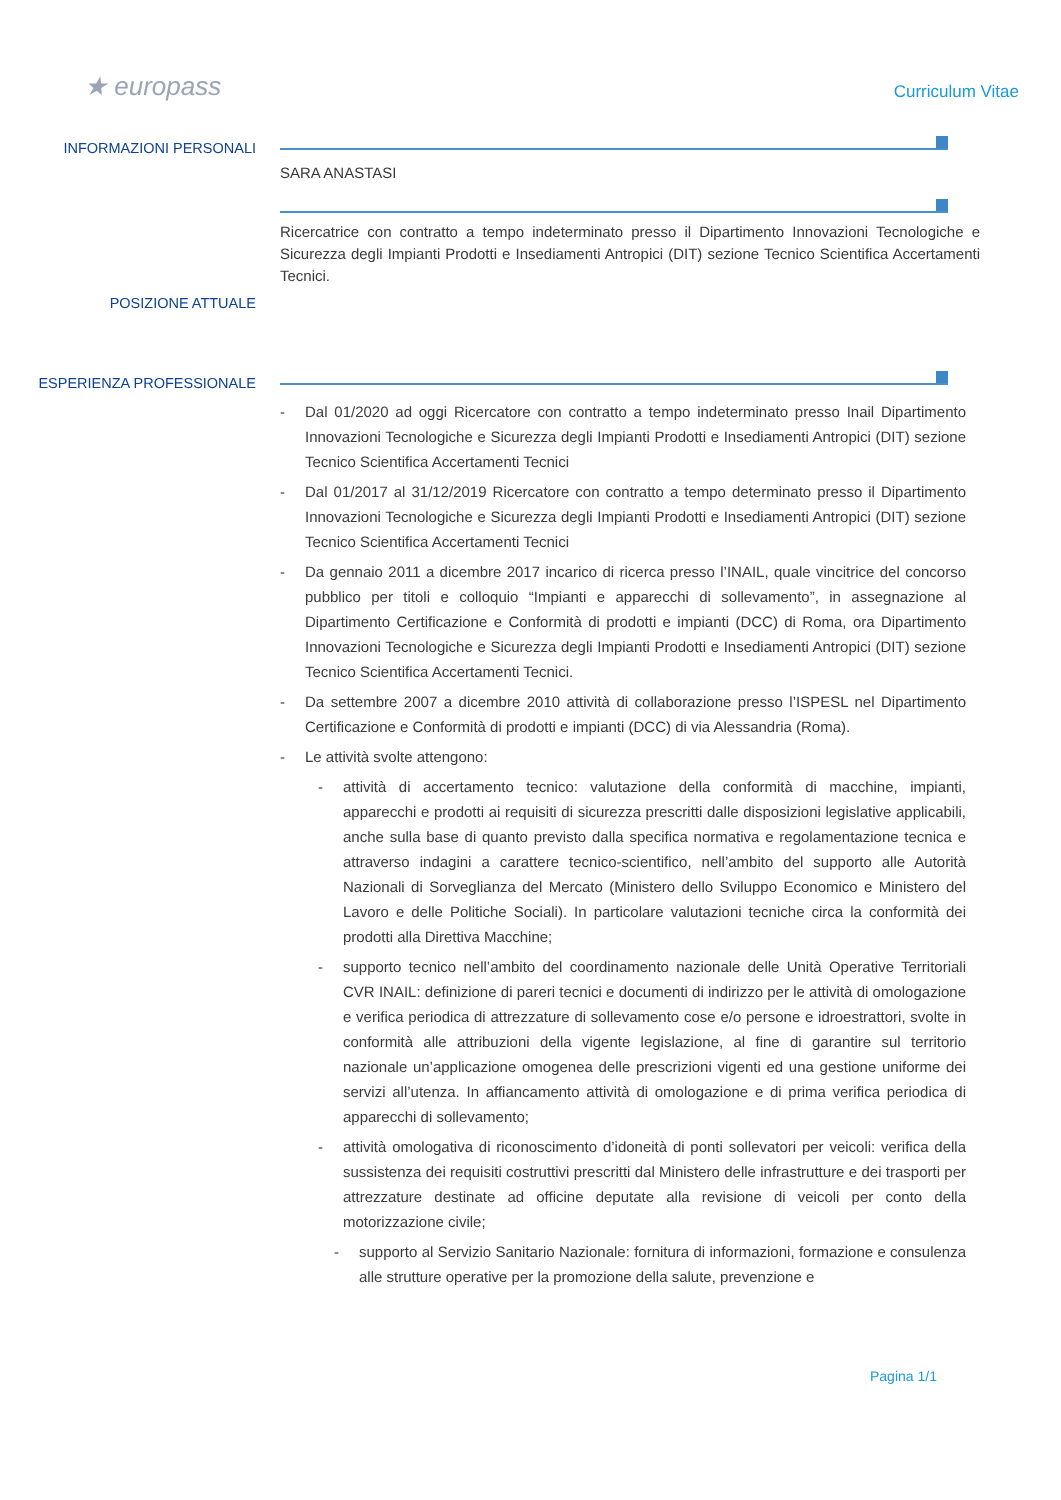★ europass
Curriculum Vitae
INFORMAZIONI PERSONALI
SARA ANASTASI
POSIZIONE ATTUALE
Ricercatrice con contratto a tempo indeterminato presso il Dipartimento Innovazioni Tecnologiche e Sicurezza degli Impianti Prodotti e Insediamenti Antropici (DIT) sezione Tecnico Scientifica Accertamenti Tecnici.
ESPERIENZA PROFESSIONALE
- Dal 01/2020 ad oggi Ricercatore con contratto a tempo indeterminato presso Inail Dipartimento Innovazioni Tecnologiche e Sicurezza degli Impianti Prodotti e Insediamenti Antropici (DIT) sezione Tecnico Scientifica Accertamenti Tecnici
- Dal 01/2017 al 31/12/2019 Ricercatore con contratto a tempo determinato presso il Dipartimento Innovazioni Tecnologiche e Sicurezza degli Impianti Prodotti e Insediamenti Antropici (DIT) sezione Tecnico Scientifica Accertamenti Tecnici
- Da gennaio 2011 a dicembre 2017 incarico di ricerca presso l’INAIL, quale vincitrice del concorso pubblico per titoli e colloquio “Impianti e apparecchi di sollevamento”, in assegnazione al Dipartimento Certificazione e Conformità di prodotti e impianti (DCC) di Roma, ora Dipartimento Innovazioni Tecnologiche e Sicurezza degli Impianti Prodotti e Insediamenti Antropici (DIT) sezione Tecnico Scientifica Accertamenti Tecnici.
- Da settembre 2007 a dicembre 2010 attività di collaborazione presso l’ISPESL nel Dipartimento Certificazione e Conformità di prodotti e impianti (DCC) di via Alessandria (Roma).
- Le attività svolte attengono:
- attività di accertamento tecnico: valutazione della conformità di macchine, impianti, apparecchi e prodotti ai requisiti di sicurezza prescritti dalle disposizioni legislative applicabili, anche sulla base di quanto previsto dalla specifica normativa e regolamentazione tecnica e attraverso indagini a carattere tecnico-scientifico, nell’ambito del supporto alle Autorità Nazionali di Sorveglianza del Mercato (Ministero dello Sviluppo Economico e Ministero del Lavoro e delle Politiche Sociali). In particolare valutazioni tecniche circa la conformità dei prodotti alla Direttiva Macchine;
- supporto tecnico nell’ambito del coordinamento nazionale delle Unità Operative Territoriali CVR INAIL: definizione di pareri tecnici e documenti di indirizzo per le attività di omologazione e verifica periodica di attrezzature di sollevamento cose e/o persone e idroestrattori, svolte in conformità alle attribuzioni della vigente legislazione, al fine di garantire sul territorio nazionale un’applicazione omogenea delle prescrizioni vigenti ed una gestione uniforme dei servizi all’utenza. In affiancamento attività di omologazione e di prima verifica periodica di apparecchi di sollevamento;
- attività omologativa di riconoscimento d’idoneità di ponti sollevatori per veicoli: verifica della sussistenza dei requisiti costruttivi prescritti dal Ministero delle infrastrutture e dei trasporti per attrezzature destinate ad officine deputate alla revisione di veicoli per conto della motorizzazione civile;
- supporto al Servizio Sanitario Nazionale: fornitura di informazioni, formazione e consulenza alle strutture operative per la promozione della salute, prevenzione e
Pagina 1/1